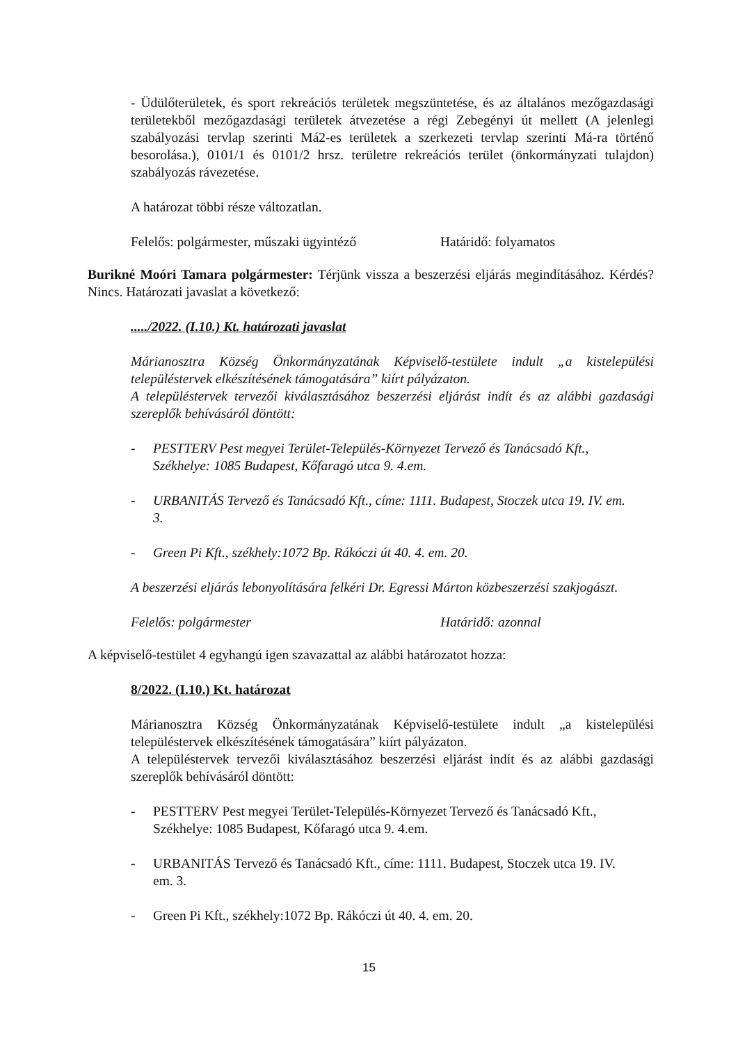- Üdülőterületek, és sport rekreációs területek megszüntetése, és az általános mezőgazdasági területekből mezőgazdasági területek átvezetése a régi Zebegényi út mellett (A jelenlegi szabályozási tervlap szerinti Má2-es területek a szerkezeti tervlap szerinti Má-ra történő besorolása.), 0101/1 és 0101/2 hrsz. területre rekreációs terület (önkormányzati tulajdon) szabályozás rávezetése.
A határozat többi része változatlan.
Felelős: polgármester, műszaki ügyintéző Határidő: folyamatos
Burikné Moóri Tamara polgármester: Térjünk vissza a beszerzési eljárás megindításához. Kérdés? Nincs. Határozati javaslat a következő:
...../2022. (I.10.) Kt. határozati javaslat
Márianosztra Község Önkormányzatának Képviselő-testülete indult „a kistelepülési településtervek elkészítésének támogatására” kiírt pályázaton.
A településtervek tervezői kiválasztásához beszerzési eljárást indít és az alábbi gazdasági szereplők behívásáról döntött:
- PESTTERV Pest megyei Terület-Település-Környezet Tervező és Tanácsadó Kft., Székhelye: 1085 Budapest, Kőfaragó utca 9. 4.em.
- URBANITÁS Tervező és Tanácsadó Kft., címe: 1111. Budapest, Stoczek utca 19. IV. em. 3.
- Green Pi Kft., székhely:1072 Bp. Rákóczi út 40. 4. em. 20.
A beszerzési eljárás lebonyolítására felkéri Dr. Egressi Márton közbeszerzési szakjogászt.
Felelős: polgármester Határidő: azonnal
A képviselő-testület 4 egyhangú igen szavazattal az alábbi határozatot hozza:
8/2022. (I.10.) Kt. határozat
Márianosztra Község Önkormányzatának Képviselő-testülete indult „a kistelepülési településtervek elkészítésének támogatására” kiírt pályázaton.
A településtervek tervezői kiválasztásához beszerzési eljárást indít és az alábbi gazdasági szereplők behívásáról döntött:
- PESTTERV Pest megyei Terület-Település-Környezet Tervező és Tanácsadó Kft., Székhelye: 1085 Budapest, Kőfaragó utca 9. 4.em.
- URBANITÁS Tervező és Tanácsadó Kft., címe: 1111. Budapest, Stoczek utca 19. IV. em. 3.
- Green Pi Kft., székhely:1072 Bp. Rákóczi út 40. 4. em. 20.
15